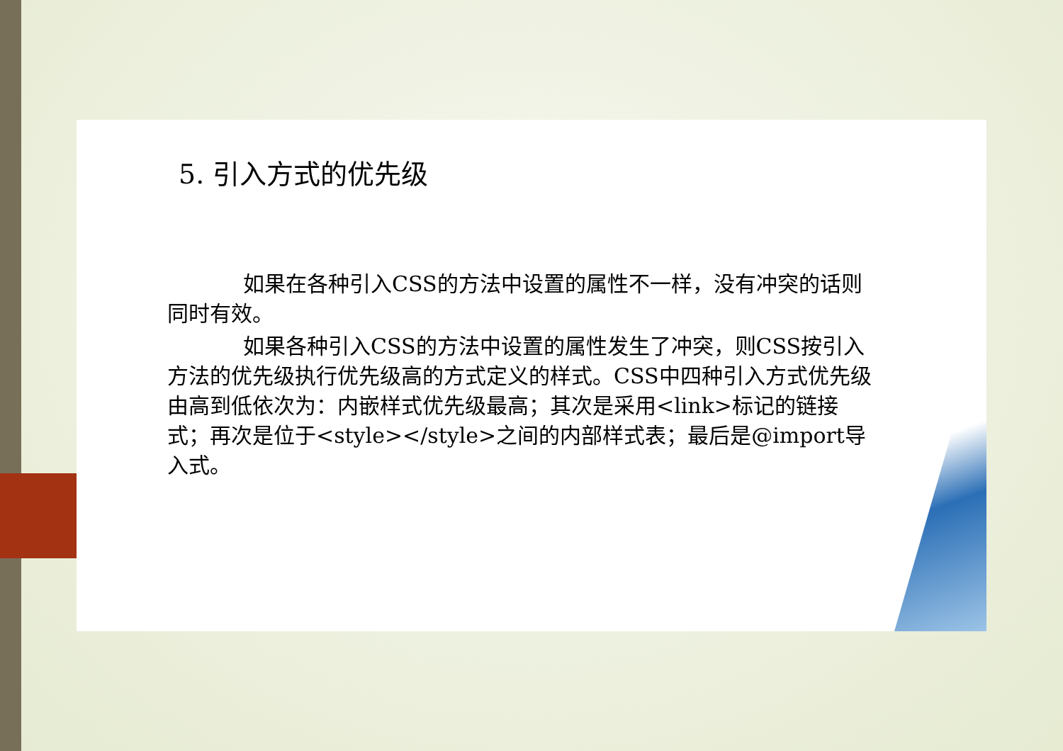5. 引入方式的优先级
如果在各种引入CSS的方法中设置的属性不一样，没有冲突的话则同时有效。
如果各种引入CSS的方法中设置的属性发生了冲突，则CSS按引入方法的优先级执行优先级高的方式定义的样式。CSS中四种引入方式优先级由高到低依次为：内嵌样式优先级最高；其次是采用<link>标记的链接式；再次是位于<style></style>之间的内部样式表；最后是@import导入式。